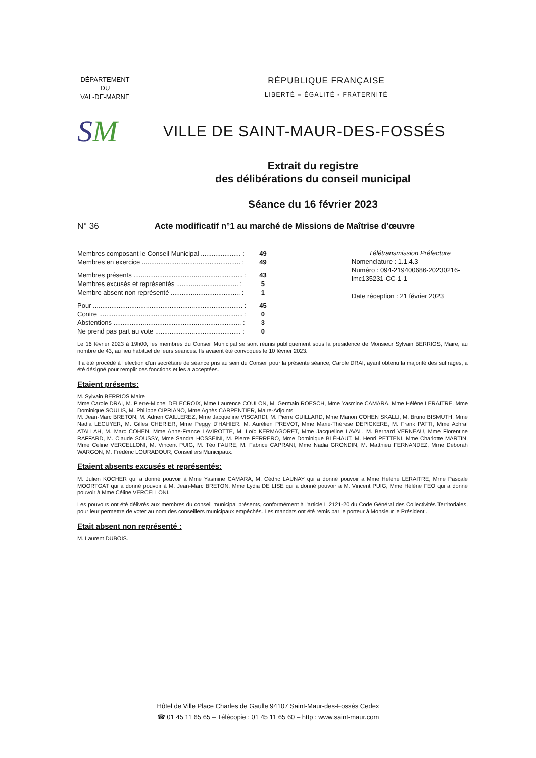DÉPARTEMENT
DU
VAL-DE-MARNE
RÉPUBLIQUE FRANÇAISE
LIBERTÉ – ÉGALITÉ - FRATERNITÉ
SM
VILLE DE SAINT-MAUR-DES-FOSSÉS
Extrait du registre
des délibérations du conseil municipal
Séance du 16 février 2023
N° 36 Acte modificatif n°1 au marché de Missions de Maîtrise d'œuvre
| Membres composant le Conseil Municipal ...................... : | 49 |
| Membres en exercice ...................................................... : | 49 |
| Membres présents ............................................................ : | 43 |
| Membres excusés et représentés .................................. : | 5 |
| Membre absent non représenté ...................................... : | 1 |
| Pour .................................................................................. : | 45 |
| Contre ............................................................................... : | 0 |
| Abstentions ...................................................................... : | 3 |
| Ne prend pas part au vote ............................................... : | 0 |
Télétransmission Préfecture
Nomenclature : 1.1.4.3
Numéro : 094-219400686-20230216-lmc135231-CC-1-1
Date réception : 21 février 2023
Le 16 février 2023 à 19h00, les membres du Conseil Municipal se sont réunis publiquement sous la présidence de Monsieur Sylvain BERRIOS, Maire, au nombre de 43, au lieu habituel de leurs séances. Ils avaient été convoqués le 10 février 2023.
Il a été procédé à l'élection d'un secrétaire de séance pris au sein du Conseil pour la présente séance, Carole DRAI, ayant obtenu la majorité des suffrages, a été désigné pour remplir ces fonctions et les a acceptées.
Etaient présents:
M. Sylvain BERRIOS Maire
Mme Carole DRAI, M. Pierre-Michel DELECROIX, Mme Laurence COULON, M. Germain ROESCH, Mme Yasmine CAMARA, Mme Hélène LERAITRE, Mme Dominique SOULIS, M. Philippe CIPRIANO, Mme Agnès CARPENTIER, Maire-Adjoints
M. Jean-Marc BRETON, M. Adrien CAILLEREZ, Mme Jacqueline VISCARDI, M. Pierre GUILLARD, Mme Marion COHEN SKALLI, M. Bruno BISMUTH, Mme Nadia LECUYER, M. Gilles CHERIER, Mme Peggy D'HAHIER, M. Aurélien PREVOT, Mme Marie-Thérèse DEPICKERE, M. Frank PATTI, Mme Achraf ATALLAH, M. Marc COHEN, Mme Anne-France LAVIROTTE, M. Loïc KERMAGORET, Mme Jacqueline LAVAL, M. Bernard VERNEAU, Mme Florentine RAFFARD, M. Claude SOUSSY, Mme Sandra HOSSEINI, M. Pierre FERRERO, Mme Dominique BLÉHAUT, M. Henri PETTENI, Mme Charlotte MARTIN, Mme Céline VERCELLONI, M. Vincent PUIG, M. Téo FAURE, M. Fabrice CAPRANI, Mme Nadia GRONDIN, M. Matthieu FERNANDEZ, Mme Déborah WARGON, M. Frédéric LOURADOUR, Conseillers Municipaux.
Etaient absents excusés et représentés:
M. Julien KOCHER qui a donné pouvoir à Mme Yasmine CAMARA, M. Cédric LAUNAY qui a donné pouvoir à Mme Hélène LERAITRE, Mme Pascale MOORTGAT qui a donné pouvoir à M. Jean-Marc BRETON, Mme Lydia DE LISE qui a donné pouvoir à M. Vincent PUIG, Mme Hélène FEO qui a donné pouvoir à Mme Céline VERCELLONI.
Les pouvoirs ont été délivrés aux membres du conseil municipal présents, conformément à l'article L 2121-20 du Code Général des Collectivités Territoriales, pour leur permettre de voter au nom des conseillers municipaux empêchés. Les mandats ont été remis par le porteur à Monsieur le Président .
Etait absent non représenté :
M. Laurent DUBOIS.
Hôtel de Ville Place Charles de Gaulle 94107 Saint-Maur-des-Fossés Cedex
☎ 01 45 11 65 65 – Télécopie : 01 45 11 65 60 – http : www.saint-maur.com